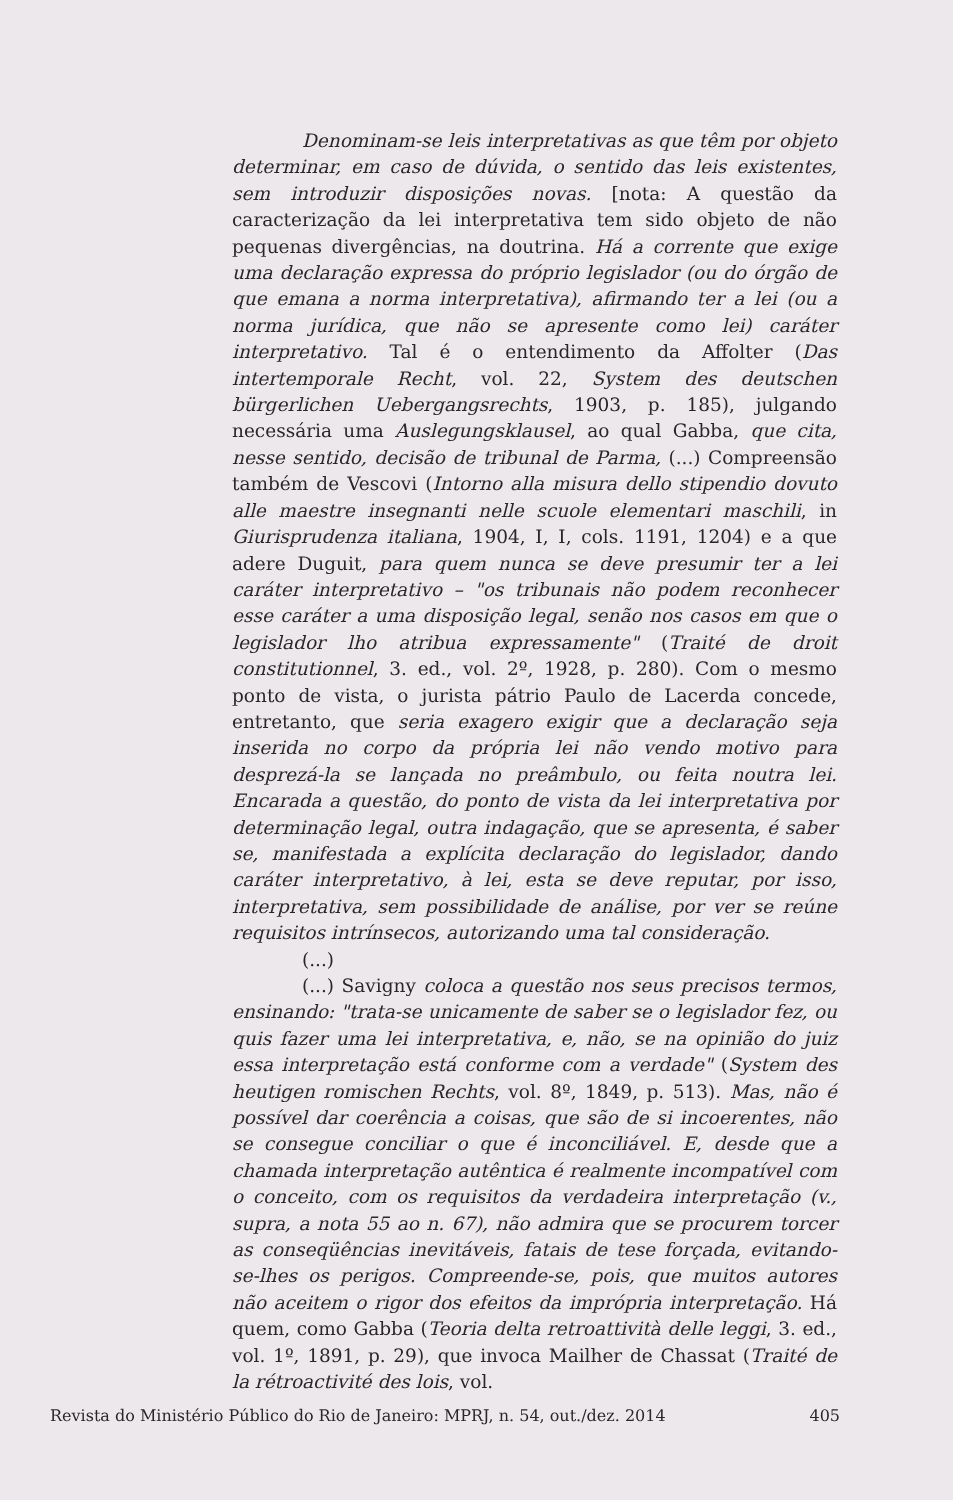Denominam-se leis interpretativas as que têm por objeto determinar, em caso de dúvida, o sentido das leis existentes, sem introduzir disposições novas. [nota: A questão da caracterização da lei interpretativa tem sido objeto de não pequenas divergências, na doutrina. Há a corrente que exige uma declaração expressa do próprio legislador (ou do órgão de que emana a norma interpretativa), afirmando ter a lei (ou a norma jurídica, que não se apresente como lei) caráter interpretativo. Tal é o entendimento da Affolter (Das intertemporale Recht, vol. 22, System des deutschen bürgerlichen Uebergangsrechts, 1903, p. 185), julgando necessária uma Auslegungsklausel, ao qual Gabba, que cita, nesse sentido, decisão de tribunal de Parma, (...) Compreensão também de Vescovi (Intorno alla misura dello stipendio dovuto alle maestre insegnanti nelle scuole elementari maschili, in Giurisprudenza italiana, 1904, I, I, cols. 1191, 1204) e a que adere Duguit, para quem nunca se deve presumir ter a lei caráter interpretativo – "os tribunais não podem reconhecer esse caráter a uma disposição legal, senão nos casos em que o legislador lho atribua expressamente" (Traité de droit constitutionnel, 3. ed., vol. 2º, 1928, p. 280). Com o mesmo ponto de vista, o jurista pátrio Paulo de Lacerda concede, entretanto, que seria exagero exigir que a declaração seja inserida no corpo da própria lei não vendo motivo para desprezá-la se lançada no preâmbulo, ou feita noutra lei. Encarada a questão, do ponto de vista da lei interpretativa por determinação legal, outra indagação, que se apresenta, é saber se, manifestada a explícita declaração do legislador, dando caráter interpretativo, à lei, esta se deve reputar, por isso, interpretativa, sem possibilidade de análise, por ver se reúne requisitos intrínsecos, autorizando uma tal consideração.
(...)
(...) Savigny coloca a questão nos seus precisos termos, ensinando: "trata-se unicamente de saber se o legislador fez, ou quis fazer uma lei interpretativa, e, não, se na opinião do juiz essa interpretação está conforme com a verdade" (System des heutigen romischen Rechts, vol. 8º, 1849, p. 513). Mas, não é possível dar coerência a coisas, que são de si incoerentes, não se consegue conciliar o que é inconciliável. E, desde que a chamada interpretação autêntica é realmente incompatível com o conceito, com os requisitos da verdadeira interpretação (v., supra, a nota 55 ao n. 67), não admira que se procurem torcer as conseqüências inevitáveis, fatais de tese forçada, evitando-se-lhes os perigos. Compreende-se, pois, que muitos autores não aceitem o rigor dos efeitos da imprópria interpretação. Há quem, como Gabba (Teoria delta retroattività delle leggi, 3. ed., vol. 1º, 1891, p. 29), que invoca Mailher de Chassat (Traité de la rétroactivité des lois, vol.
Revista do Ministério Público do Rio de Janeiro: MPRJ, n. 54, out./dez. 2014 405